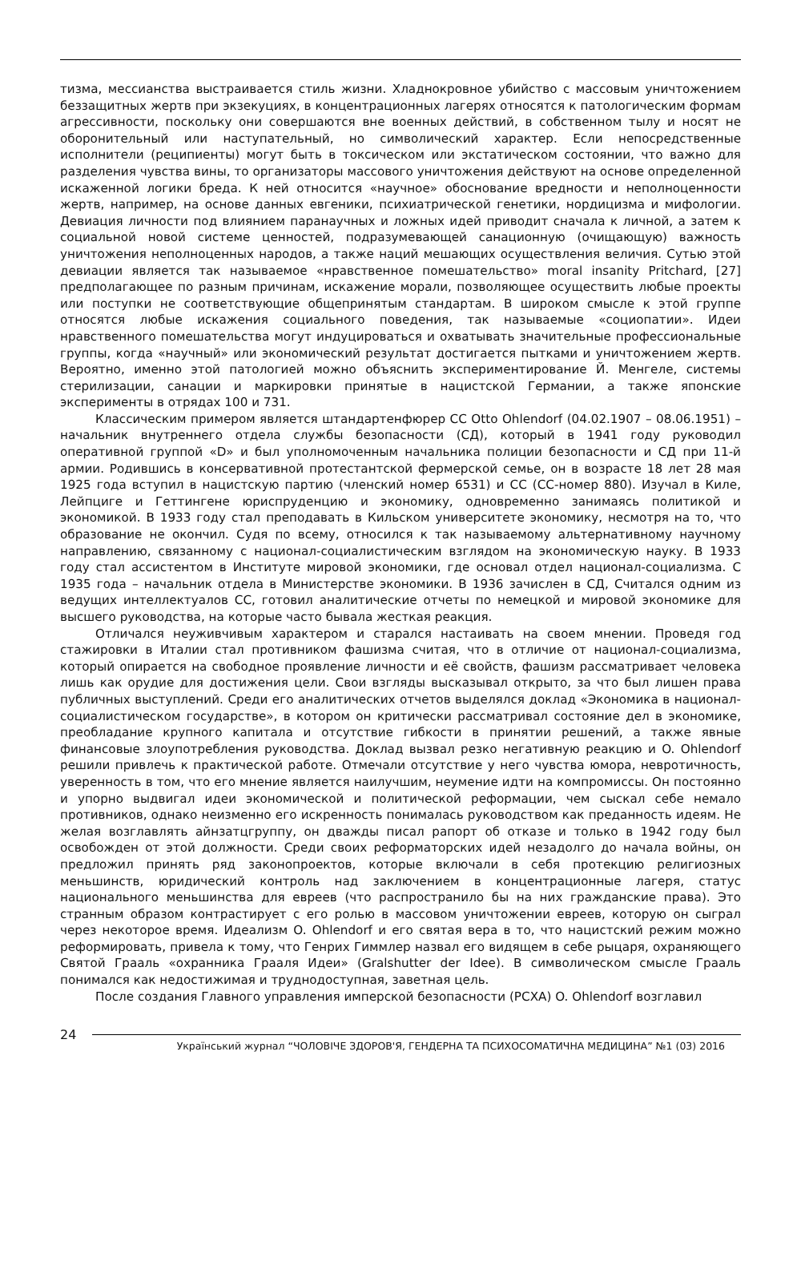тизма, мессианства выстраивается стиль жизни. Хладнокровное убийство с массовым уничтожением беззащитных жертв при экзекуциях, в концентрационных лагерях относятся к патологическим формам агрессивности, поскольку они совершаются вне военных действий, в собственном тылу и носят не оборонительный или наступательный, но символический характер. Если непосредственные исполнители (реципиенты) могут быть в токсическом или экстатическом состоянии, что важно для разделения чувства вины, то организаторы массового уничтожения действуют на основе определенной искаженной логики бреда. К ней относится «научное» обоснование вредности и неполноценности жертв, например, на основе данных евгеники, психиатрической генетики, нордицизма и мифологии. Девиация личности под влиянием паранаучных и ложных идей приводит сначала к личной, а затем к социальной новой системе ценностей, подразумевающей санационную (очищающую) важность уничтожения неполноценных народов, а также наций мешающих осуществления величия. Сутью этой девиации является так называемое «нравственное помешательство» moral insanity Pritchard, [27] предполагающее по разным причинам, искажение морали, позволяющее осуществить любые проекты или поступки не соответствующие общепринятым стандартам. В широком смысле к этой группе относятся любые искажения социального поведения, так называемые «социопатии». Идеи нравственного помешательства могут индуцироваться и охватывать значительные профессиональные группы, когда «научный» или экономический результат достигается пытками и уничтожением жертв. Вероятно, именно этой патологией можно объяснить экспериментирование Й. Менгеле, системы стерилизации, санации и маркировки принятые в нацистской Германии, а также японские эксперименты в отрядах 100 и 731.
Классическим примером является штандартенфюрер СС Otto Ohlendorf (04.02.1907 – 08.06.1951) – начальник внутреннего отдела службы безопасности (СД), который в 1941 году руководил оперативной группой «D» и был уполномоченным начальника полиции безопасности и СД при 11-й армии. Родившись в консервативной протестантской фермерской семье, он в возрасте 18 лет 28 мая 1925 года вступил в нацистскую партию (членский номер 6531) и СС (СС-номер 880). Изучал в Киле, Лейпциге и Геттингене юриспруденцию и экономику, одновременно занимаясь политикой и экономикой. В 1933 году стал преподавать в Кильском университете экономику, несмотря на то, что образование не окончил. Судя по всему, относился к так называемому альтернативному научному направлению, связанному с национал-социалистическим взглядом на экономическую науку. В 1933 году стал ассистентом в Институте мировой экономики, где основал отдел национал-социализма. С 1935 года – начальник отдела в Министерстве экономики. В 1936 зачислен в СД, Считался одним из ведущих интеллектуалов СС, готовил аналитические отчеты по немецкой и мировой экономике для высшего руководства, на которые часто бывала жесткая реакция.
Отличался неуживчивым характером и старался настаивать на своем мнении. Проведя год стажировки в Италии стал противником фашизма считая, что в отличие от национал-социализма, который опирается на свободное проявление личности и её свойств, фашизм рассматривает человека лишь как орудие для достижения цели. Свои взгляды высказывал открыто, за что был лишен права публичных выступлений. Среди его аналитических отчетов выделялся доклад «Экономика в национал-социалистическом государстве», в котором он критически рассматривал состояние дел в экономике, преобладание крупного капитала и отсутствие гибкости в принятии решений, а также явные финансовые злоупотребления руководства. Доклад вызвал резко негативную реакцию и O. Ohlendorf решили привлечь к практической работе. Отмечали отсутствие у него чувства юмора, невротичность, уверенность в том, что его мнение является наилучшим, неумение идти на компромиссы. Он постоянно и упорно выдвигал идеи экономической и политической реформации, чем сыскал себе немало противников, однако неизменно его искренность понималась руководством как преданность идеям. Не желая возглавлять айнзатцгруппу, он дважды писал рапорт об отказе и только в 1942 году был освобожден от этой должности. Среди своих реформаторских идей незадолго до начала войны, он предложил принять ряд законопроектов, которые включали в себя протекцию религиозных меньшинств, юридический контроль над заключением в концентрационные лагеря, статус национального меньшинства для евреев (что распространило бы на них гражданские права). Это странным образом контрастирует с его ролью в массовом уничтожении евреев, которую он сыграл через некоторое время. Идеализм O. Ohlendorf и его святая вера в то, что нацистский режим можно реформировать, привела к тому, что Генрих Гиммлер назвал его видящем в себе рыцаря, охраняющего Святой Грааль «охранника Грааля Идеи» (Gralshutter der Idee). В символическом смысле Грааль понимался как недостижимая и труднодоступная, заветная цель.
После создания Главного управления имперской безопасности (РСХА) O. Ohlendorf возглавил
24
Український журнал “ЧОЛОВІЧЕ ЗДОРОВ'Я, ГЕНДЕРНА ТА ПСИХОСОМАТИЧНА МЕДИЦИНА” №1 (03) 2016